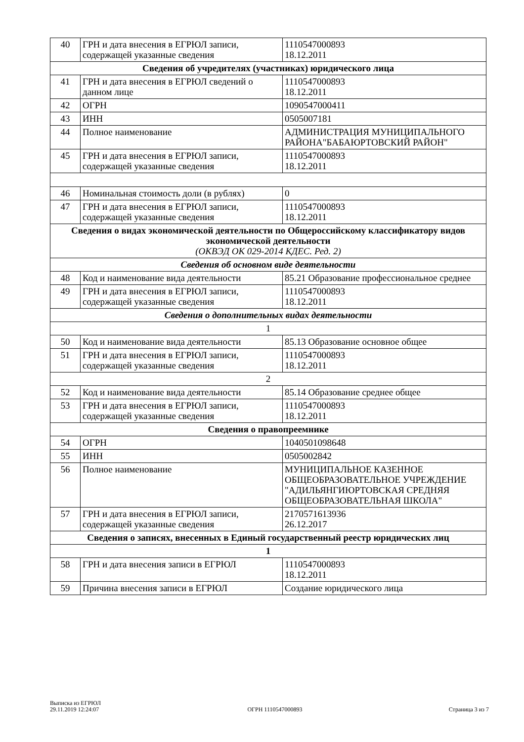| 40 | ГРН и дата внесения в ЕГРЮЛ записи, содержащей указанные сведения | 1110547000893 18.12.2011 |
| Сведения об учредителях (участниках) юридического лица | | |
| 41 | ГРН и дата внесения в ЕГРЮЛ сведений о данном лице | 1110547000893 18.12.2011 |
| 42 | ОГРН | 1090547000411 |
| 43 | ИНН | 0505007181 |
| 44 | Полное наименование | АДМИНИСТРАЦИЯ МУНИЦИПАЛЬНОГО РАЙОНА"БАБАЮРТОВСКИЙ РАЙОН" |
| 45 | ГРН и дата внесения в ЕГРЮЛ записи, содержащей указанные сведения | 1110547000893 18.12.2011 |
| 46 | Номинальная стоимость доли (в рублях) | 0 |
| 47 | ГРН и дата внесения в ЕГРЮЛ записи, содержащей указанные сведения | 1110547000893 18.12.2011 |
| Сведения о видах экономической деятельности по Общероссийскому классификатору видов экономической деятельности (ОКВЭД ОК 029-2014 КДЕС. Ред. 2) | | |
| Сведения об основном виде деятельности | | |
| 48 | Код и наименование вида деятельности | 85.21 Образование профессиональное среднее |
| 49 | ГРН и дата внесения в ЕГРЮЛ записи, содержащей указанные сведения | 1110547000893 18.12.2011 |
| Сведения о дополнительных видах деятельности | | |
| 1 | | |
| 50 | Код и наименование вида деятельности | 85.13 Образование основное общее |
| 51 | ГРН и дата внесения в ЕГРЮЛ записи, содержащей указанные сведения | 1110547000893 18.12.2011 |
| 2 | | |
| 52 | Код и наименование вида деятельности | 85.14 Образование среднее общее |
| 53 | ГРН и дата внесения в ЕГРЮЛ записи, содержащей указанные сведения | 1110547000893 18.12.2011 |
| Сведения о правопреемнике | | |
| 54 | ОГРН | 1040501098648 |
| 55 | ИНН | 0505002842 |
| 56 | Полное наименование | МУНИЦИПАЛЬНОЕ КАЗЕННОЕ ОБЩЕОБРАЗОВАТЕЛЬНОЕ УЧРЕЖДЕНИЕ "АДИЛЬЯНГИЮРТОВСКАЯ СРЕДНЯЯ ОБЩЕОБРАЗОВАТЕЛЬНАЯ ШКОЛА" |
| 57 | ГРН и дата внесения в ЕГРЮЛ записи, содержащей указанные сведения | 2170571613936 26.12.2017 |
| Сведения о записях, внесенных в Единый государственный реестр юридических лиц | | |
| 1 | | |
| 58 | ГРН и дата внесения записи в ЕГРЮЛ | 1110547000893 18.12.2011 |
| 59 | Причина внесения записи в ЕГРЮЛ | Создание юридического лица |
Выписка из ЕГРЮЛ
29.11.2019 12:24:07
ОГРН 1110547000893
Страница 3 из 7